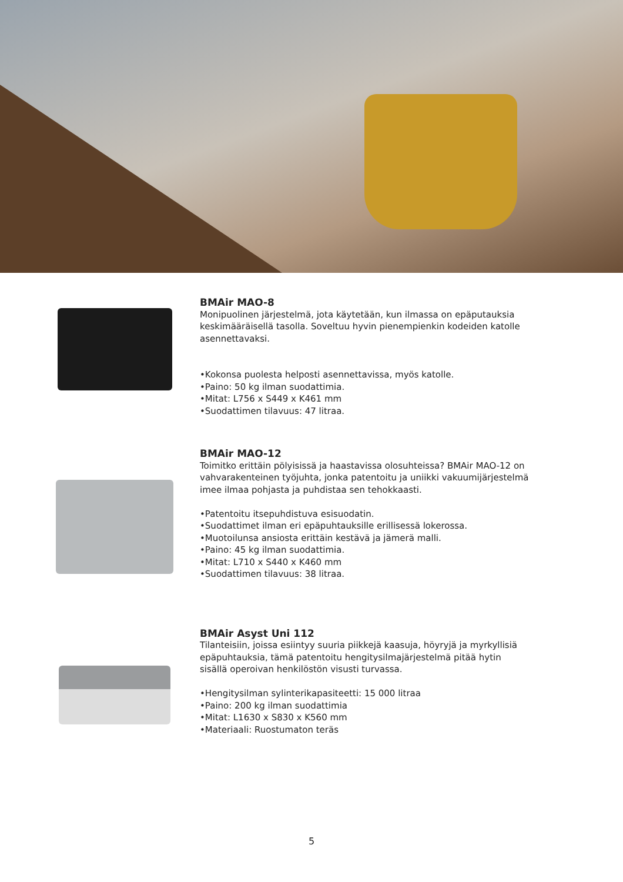BMAir MAO-8
Monipuolinen järjestelmä, jota käytetään, kun ilmassa on epäputauksia keskimääräisellä tasolla. Soveltuu hyvin pienempienkin kodeiden katolle
asennettavaksi.
•Kokonsa puolesta helposti asennettavissa, myös katolle.
•Paino: 50 kg ilman suodattimia.
•Mitat: L756 x S449 x K461 mm
•Suodattimen tilavuus: 47 litraa.
BMAir MAO-12
Toimitko erittäin pölyisissä ja haastavissa olosuhteissa? BMAir MAO-12 on vahvarakenteinen työjuhta, jonka patentoitu ja uniikki vakuumijärjestelmä imee ilmaa pohjasta ja puhdistaa sen tehokkaasti.
•Patentoitu itsepuhdistuva esisuodatin.
•Suodattimet ilman eri epäpuhtauksille erillisessä lokerossa.
•Muotoilunsa ansiosta erittäin kestävä ja jämerä malli.
•Paino: 45 kg ilman suodattimia.
•Mitat: L710 x S440 x K460 mm
•Suodattimen tilavuus: 38 litraa.
BMAir Asyst Uni 112
Tilanteisiin, joissa esiintyy suuria piikkejä kaasuja, höyryjä ja myrkyllisiä epäpuhtauksia, tämä patentoitu hengitysilmajärjestelmä pitää hytin sisällä operoivan henkilöstön visusti turvassa.
•Hengitysilman sylinterikapasiteetti: 15 000 litraa
•Paino: 200 kg ilman suodattimia
•Mitat: L1630 x S830 x K560 mm
•Materiaali: Ruostumaton teräs
5